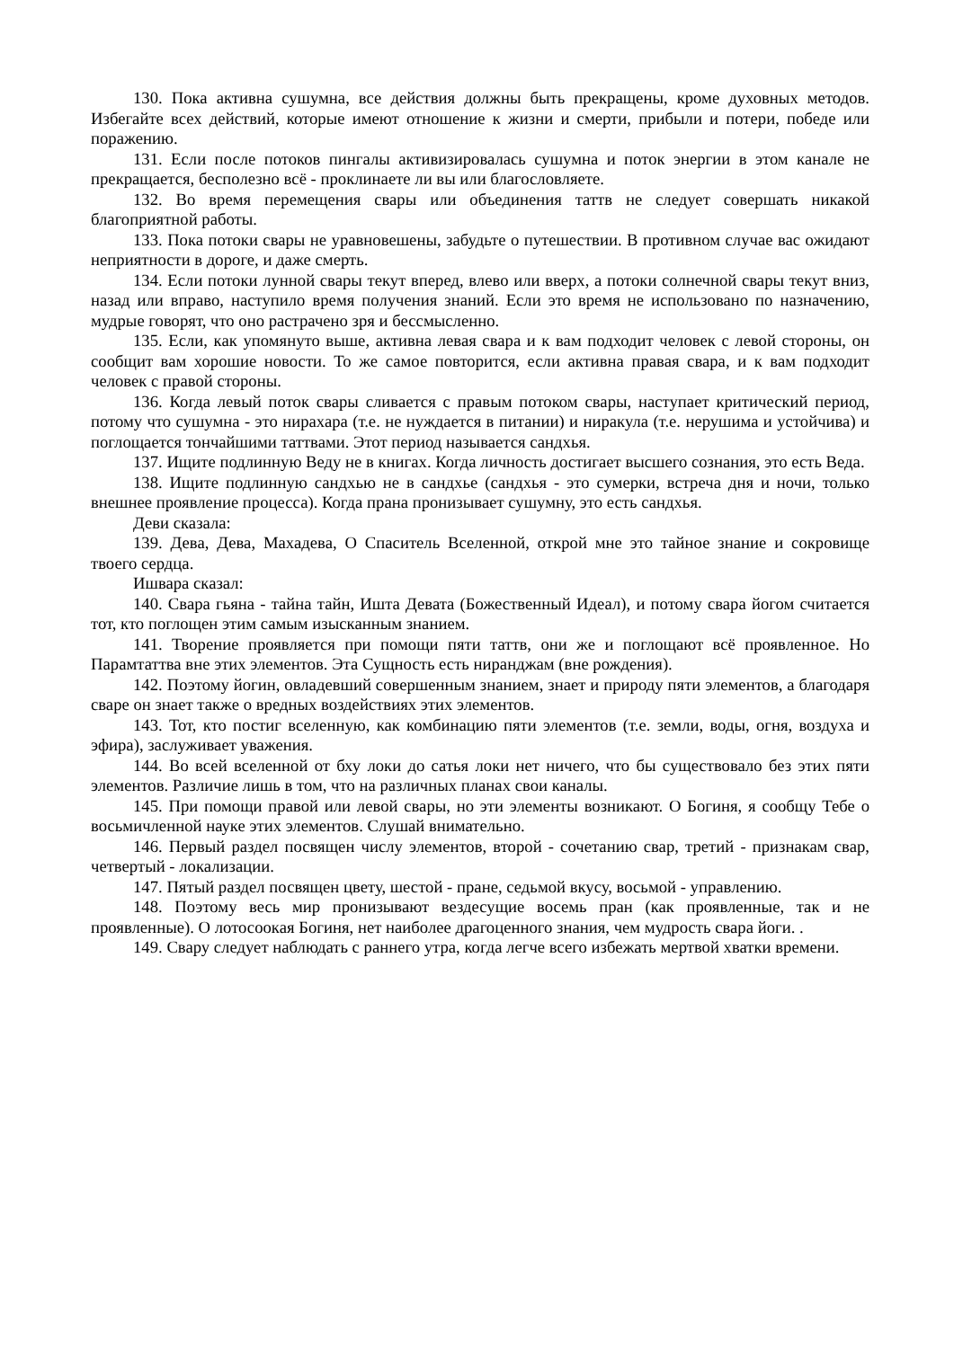130. Пока активна сушумна, все действия должны быть прекращены, кроме духовных методов. Избегайте всех действий, которые имеют отношение к жизни и смерти, прибыли и потери, победе или поражению.
131. Если после потоков пингалы активизировалась сушумна и поток энергии в этом канале не прекращается, бесполезно всё - проклинаете ли вы или благословляете.
132. Во время перемещения свары или объединения таттв не следует совершать никакой благоприятной работы.
133. Пока потоки свары не уравновешены, забудьте о путешествии. В противном случае вас ожидают неприятности в дороге, и даже смерть.
134. Если потоки лунной свары текут вперед, влево или вверх, а потоки солнечной свары текут вниз, назад или вправо, наступило время получения знаний. Если это время не использовано по назначению, мудрые говорят, что оно растрачено зря и бессмысленно.
135. Если, как упомянуто выше, активна левая свара и к вам подходит человек с левой стороны, он сообщит вам хорошие новости. То же самое повторится, если активна правая свара, и к вам подходит человек с правой стороны.
136. Когда левый поток свары сливается с правым потоком свары, наступает критический период, потому что сушумна - это нирахара (т.е. не нуждается в питании) и ниракула (т.е. нерушима и устойчива) и поглощается тончайшими таттвами. Этот период называется сандхья.
137. Ищите подлинную Веду не в книгах. Когда личность достигает высшего сознания, это есть Веда.
138. Ищите подлинную сандхью не в сандхье (сандхья - это сумерки, встреча дня и ночи, только внешнее проявление процесса). Когда прана пронизывает сушумну, это есть сандхья.
Деви сказала:
139. Дева, Дева, Махадева, О Спаситель Вселенной, открой мне это тайное знание и сокровище твоего сердца.
Ишвара сказал:
140. Свара гьяна - тайна тайн, Ишта Девата (Божественный Идеал), и потому свара йогом считается тот, кто поглощен этим самым изысканным знанием.
141. Творение проявляется при помощи пяти таттв, они же и поглощают всё проявленное. Но Парамтаттва вне этих элементов. Эта Сущность есть ниранджам (вне рождения).
142. Поэтому йогин, овладевший совершенным знанием, знает и природу пяти элементов, а благодаря сваре он знает также о вредных воздействиях этих элементов.
143. Тот, кто постиг вселенную, как комбинацию пяти элементов (т.е. земли, воды, огня, воздуха и эфира), заслуживает уважения.
144. Во всей вселенной от бху локи до сатья локи нет ничего, что бы существовало без этих пяти элементов. Различие лишь в том, что на различных планах свои каналы.
145. При помощи правой или левой свары, но эти элементы возникают. О Богиня, я сообщу Тебе о восьмичленной науке этих элементов. Слушай внимательно.
146. Первый раздел посвящен числу элементов, второй - сочетанию свар, третий - признакам свар, четвертый - локализации.
147. Пятый раздел посвящен цвету, шестой - пране, седьмой вкусу, восьмой - управлению.
148. Поэтому весь мир пронизывают вездесущие восемь пран (как проявленные, так и не проявленные). О лотосоокая Богиня, нет наиболее драгоценного знания, чем мудрость свара йоги. .
149. Свару следует наблюдать с раннего утра, когда легче всего избежать мертвой хватки времени.